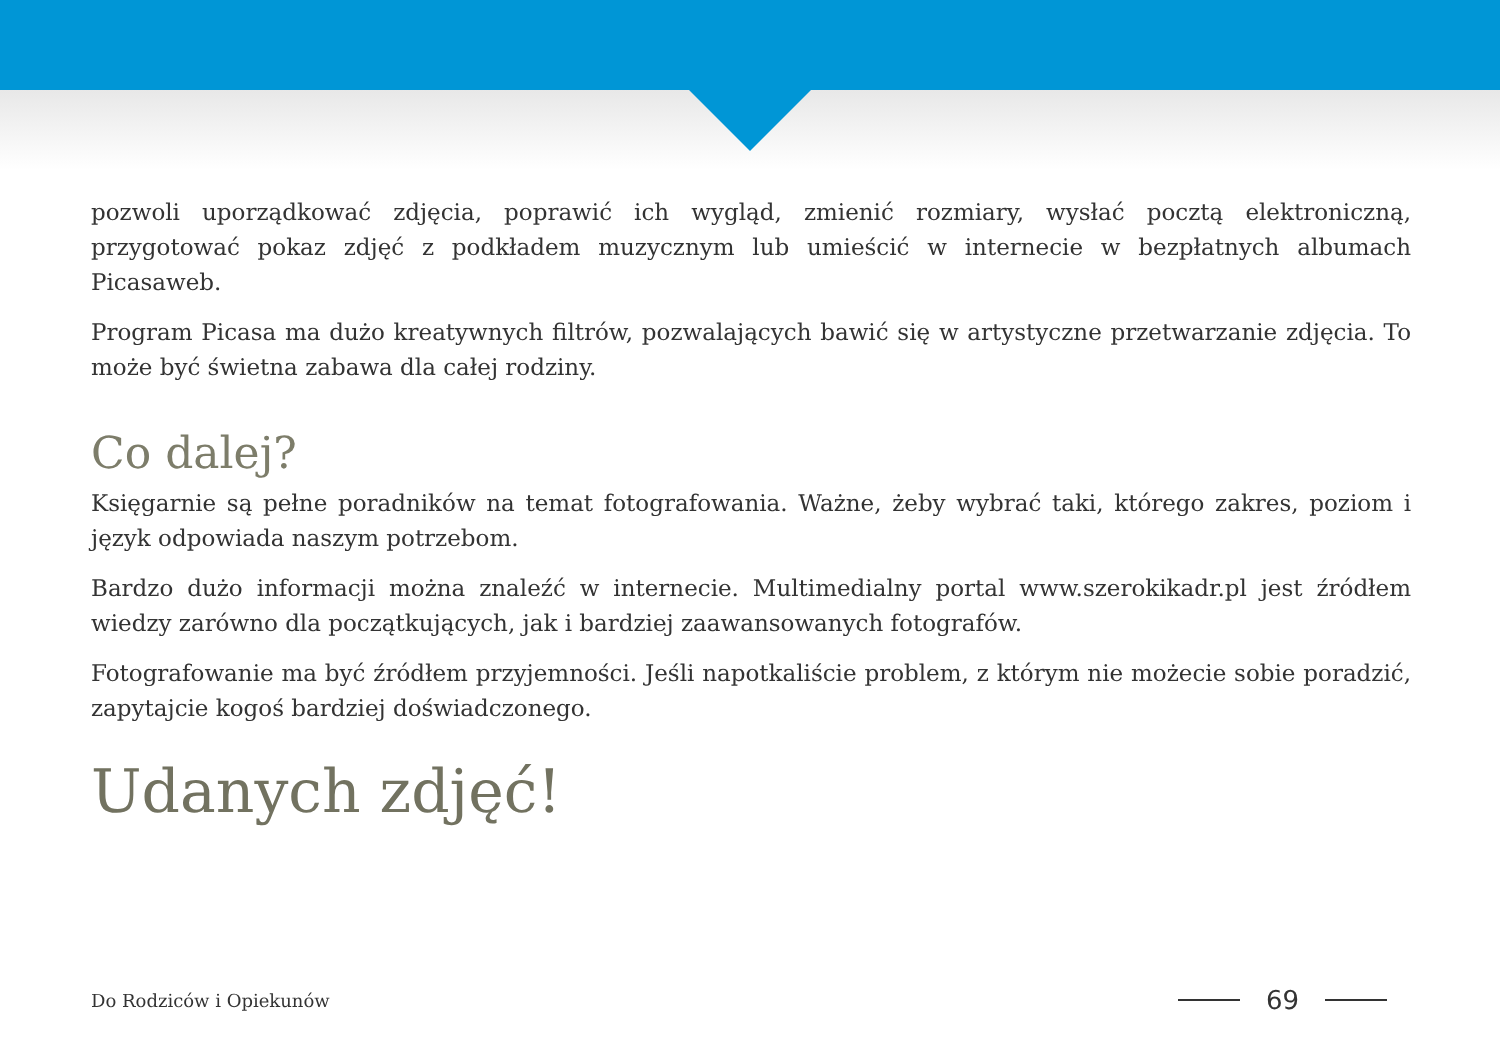pozwoli uporządkować zdjęcia, poprawić ich wygląd, zmienić rozmiary, wysłać pocztą elektroniczną, przygotować pokaz zdjęć z podkładem muzycznym lub umieścić w internecie w bezpłatnych albumach Picasaweb.
Program Picasa ma dużo kreatywnych filtrów, pozwalających bawić się w artystyczne przetwarzanie zdjęcia. To może być świetna zabawa dla całej rodziny.
Co dalej?
Księgarnie są pełne poradników na temat fotografowania. Ważne, żeby wybrać taki, którego zakres, poziom i język odpowiada naszym potrzebom.
Bardzo dużo informacji można znaleźć w internecie. Multimedialny portal www.szerokikadr.pl jest źródłem wiedzy zarówno dla początkujących, jak i bardziej zaawansowanych fotografów.
Fotografowanie ma być źródłem przyjemności. Jeśli napotkaliście problem, z którym nie możecie sobie poradzić, zapytajcie kogoś bardziej doświadczonego.
Udanych zdjęć!
Do Rodziców i Opiekunów 69